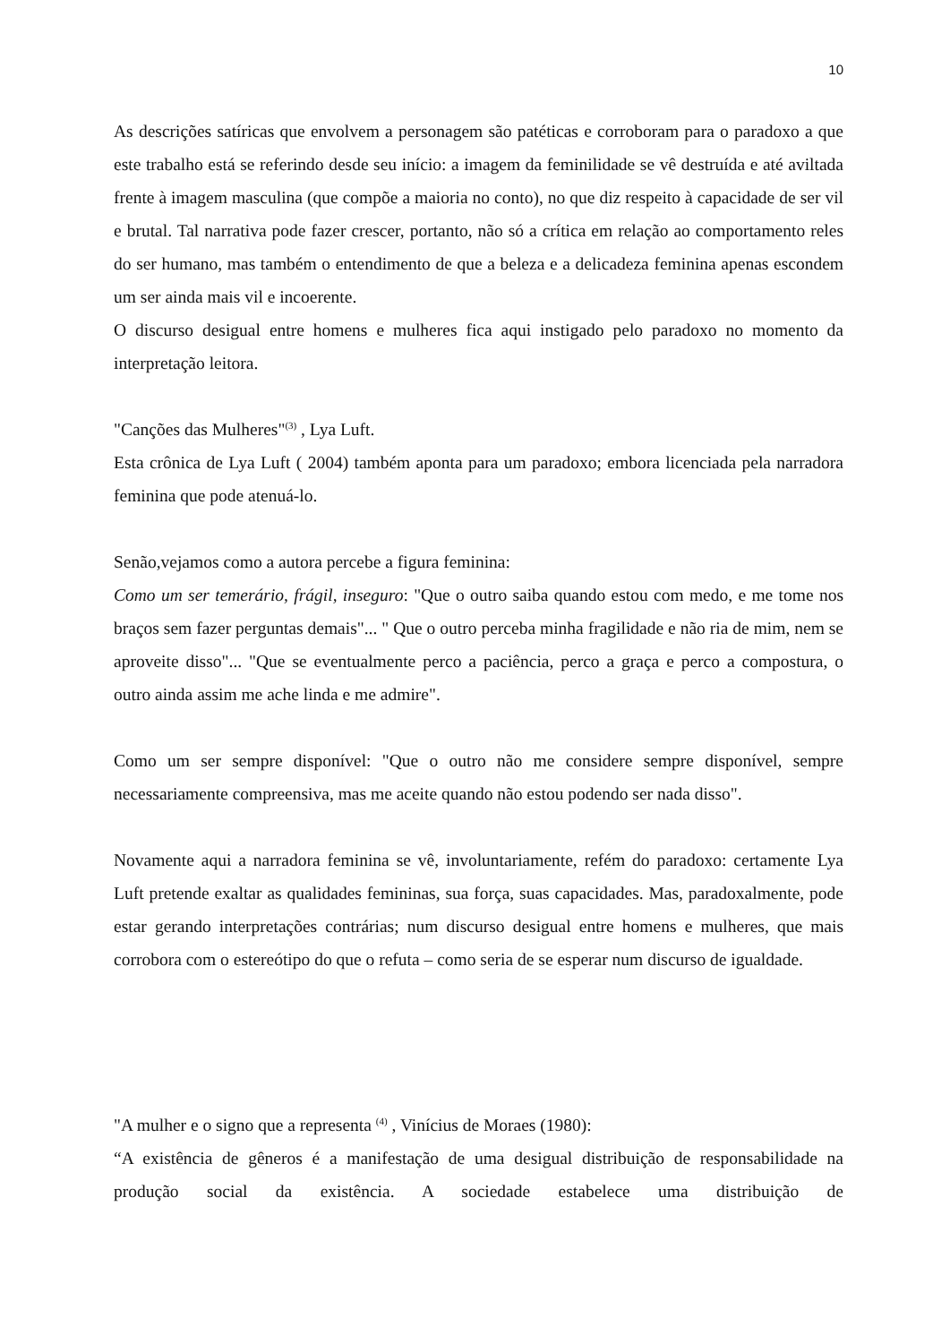10
As descrições satíricas que envolvem a personagem são patéticas e corroboram para o paradoxo a que este trabalho está se referindo desde seu início: a imagem da feminilidade se vê destruída e até aviltada frente à imagem masculina (que compõe a maioria no conto), no que diz respeito à capacidade de ser vil e brutal. Tal narrativa pode fazer crescer, portanto, não só a crítica em relação ao comportamento reles do ser humano, mas também o entendimento de que a beleza e a delicadeza feminina apenas escondem um ser ainda mais vil e incoerente.
O discurso desigual entre homens e mulheres fica aqui instigado pelo paradoxo no momento da interpretação leitora.
"Canções das Mulheres"<sup>(3)</sup> , Lya Luft.
Esta crônica de Lya Luft ( 2004) também aponta para um paradoxo; embora licenciada pela narradora feminina que pode atenuá-lo.
Senão,vejamos como a autora percebe a figura feminina:
Como um ser temerário, frágil, inseguro: "Que o outro saiba quando estou com medo, e me tome nos braços sem fazer perguntas demais"... " Que o outro perceba minha fragilidade e não ria de mim, nem se aproveite disso"... "Que se eventualmente perco a paciência, perco a graça e perco a compostura, o outro ainda assim me ache linda e me admire".
Como um ser sempre disponível: "Que o outro não me considere sempre disponível, sempre necessariamente compreensiva, mas me aceite quando não estou podendo ser nada disso".
Novamente aqui a narradora feminina se vê, involuntariamente, refém do paradoxo: certamente Lya Luft pretende exaltar as qualidades femininas, sua força, suas capacidades. Mas, paradoxalmente, pode estar gerando interpretações contrárias; num discurso desigual entre homens e mulheres, que mais corrobora com o estereótipo do que o refuta – como seria de se esperar num discurso de igualdade.
"A mulher e o signo que a representa <sup>(4)</sup> , Vinícius de Moraes (1980):
“A existência de gêneros é a manifestação de uma desigual distribuição de responsabilidade na produção social da existência. A sociedade estabelece uma distribuição de